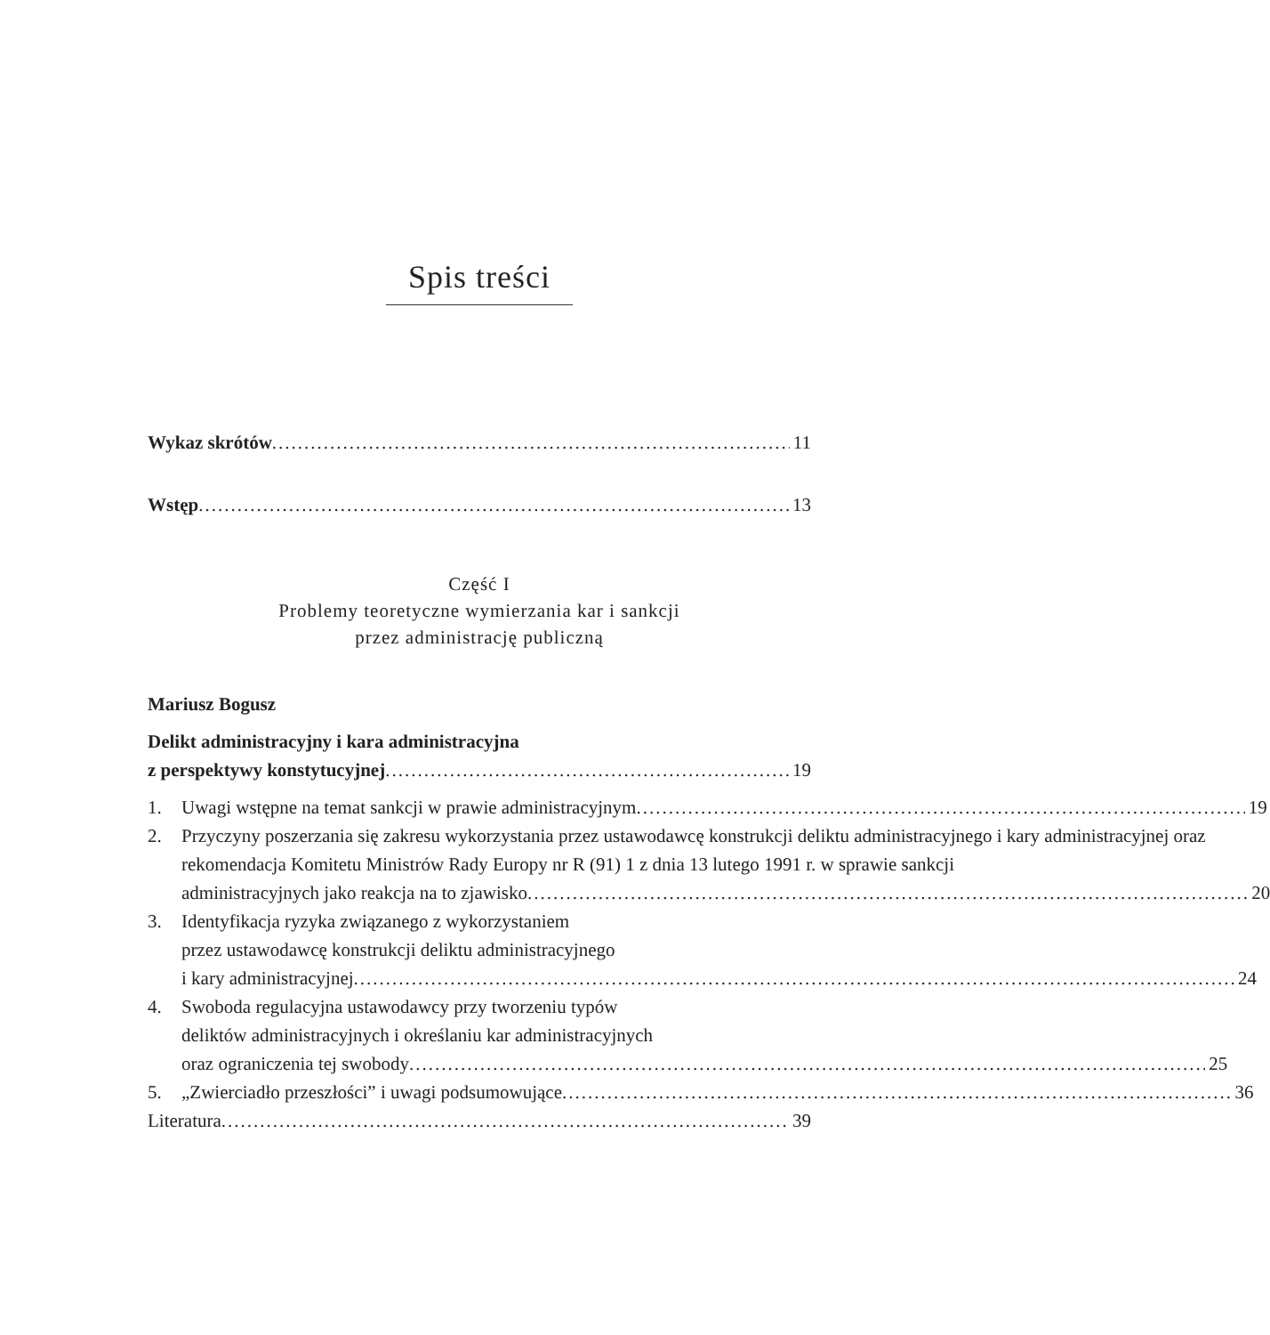Spis treści
Wykaz skrótów 11
Wstęp 13
Część I
Problemy teoretyczne wymierzania kar i sankcji
przez administrację publiczną
Mariusz Bogusz
Delikt administracyjny i kara administracyjna
z perspektywy konstytucyjnej 19
1.
Uwagi wstępne na temat sankcji w prawie administracyjnym 19
2. Przyczyny poszerzania się zakresu wykorzystania przez ustawodawcę konstrukcji deliktu administracyjnego i kary administracyjnej oraz rekomendacja Komitetu Ministrów Rady Europy nr R (91) 1 z dnia 13 lutego 1991 r. w sprawie sankcji
administracyjnych jako reakcja na to zjawisko 20
3. Identyfikacja ryzyka związanego z wykorzystaniem
przez ustawodawcę konstrukcji deliktu administracyjnego
i kary administracyjnej 24
4. Swoboda regulacyjna ustawodawcy przy tworzeniu typów
deliktów administracyjnych i określaniu kar administracyjnych
oraz ograniczenia tej swobody 25
5.
„Zwierciadło przeszłości” i uwagi podsumowujące 36
Literatura 39